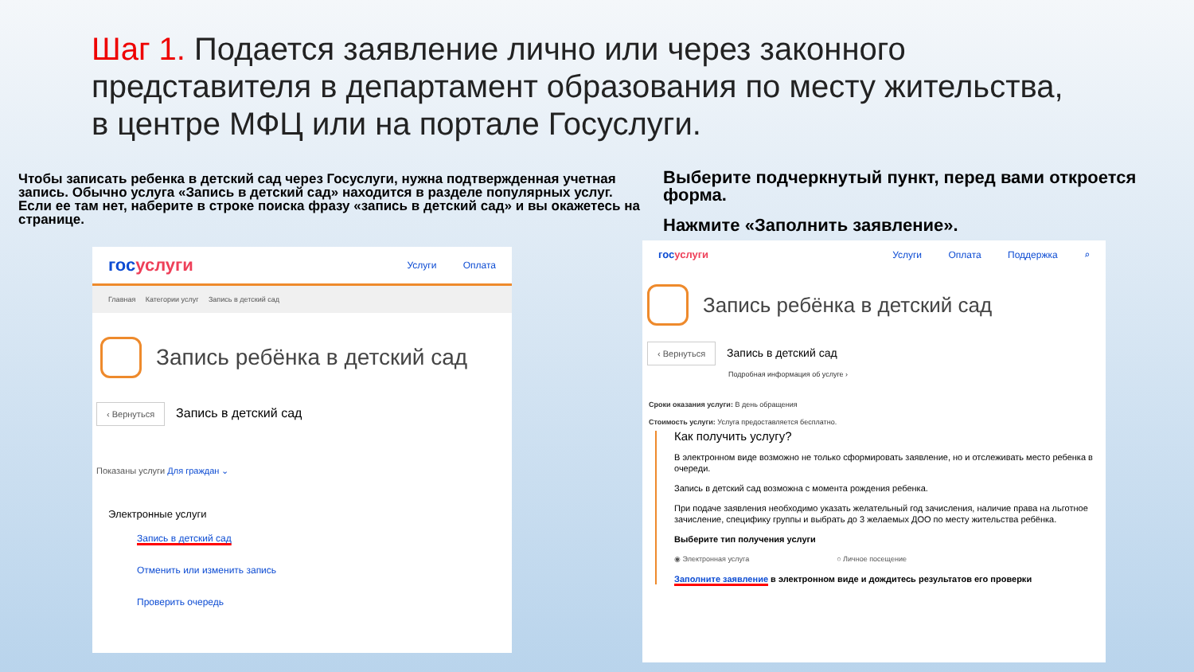Шаг 1. Подается заявление лично или через законного представителя в департамент образования по месту жительства, в центре МФЦ или на портале Госуслуги.
Чтобы записать ребенка в детский сад через Госуслуги, нужна подтвержденная учетная запись. Обычно услуга «Запись в детский сад» находится в разделе популярных услуг. Если ее там нет, наберите в строке поиска фразу «запись в детский сад» и вы окажетесь на странице.
госуслуги
Услуги Оплата
Главная Категории услуг Запись в детский сад
Запись ребёнка в детский сад
‹ Вернуться Запись в детский сад
Показаны услуги Для граждан ⌄
Электронные услуги
Запись в детский сад
Отменить или изменить запись
Проверить очередь
Выберите подчеркнутый пункт, перед вами откроется форма.
Нажмите «Заполнить заявление».
госуслуги Услуги Оплата Поддержка ⌕
Запись ребёнка в детский сад
‹ Вернуться Запись в детский сад
Подробная информация об услуге ›
Сроки оказания услуги: В день обращения
Стоимость услуги: Услуга предоставляется бесплатно.
Как получить услугу?
В электронном виде возможно не только сформировать заявление, но и отслеживать место ребенка в очереди.
Запись в детский сад возможна с момента рождения ребенка.
При подаче заявления необходимо указать желательный год зачисления, наличие права на льготное зачисление, специфику группы и выбрать до 3 желаемых ДОО по месту жительства ребёнка.
Выберите тип получения услуги
◉ Электронная услуга ○ Личное посещение
Заполните заявление в электронном виде и дождитесь результатов его проверки